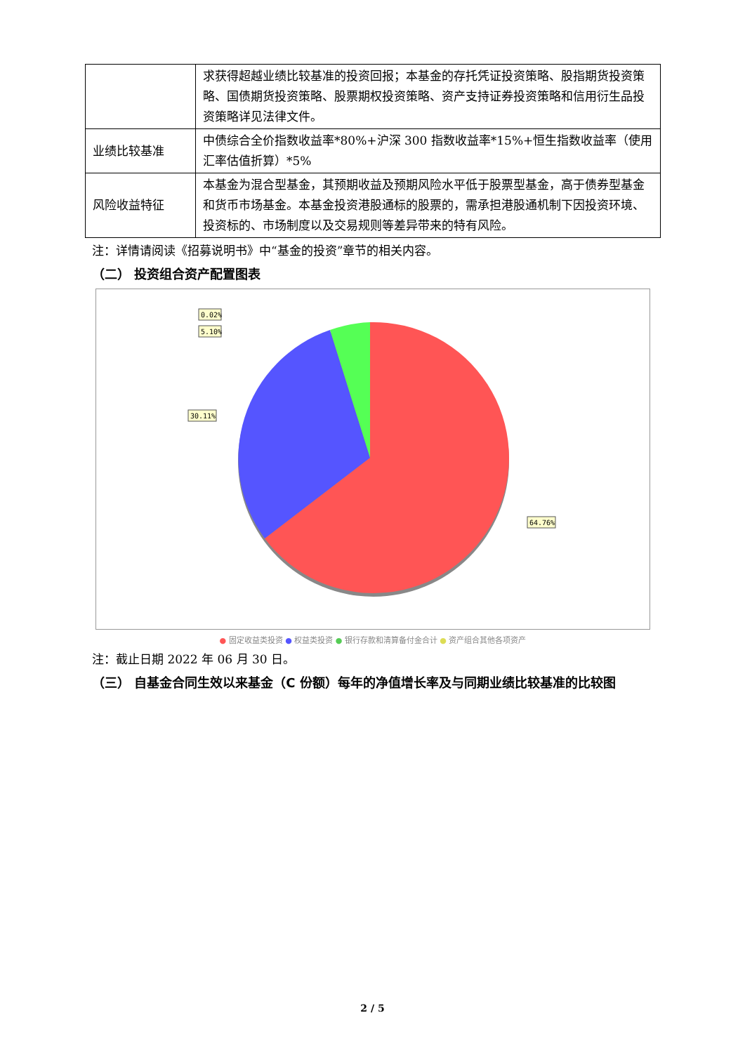| | 求获得超越业绩比较基准的投资回报；本基金的存托凭证投资策略、股指期货投资策略、国债期货投资策略、股票期权投资策略、资产支持证券投资策略和信用衍生品投资策略详见法律文件。 |
| 业绩比较基准 | 中债综合全价指数收益率*80%+沪深 300 指数收益率*15%+恒生指数收益率（使用汇率估值折算）*5% |
| 风险收益特征 | 本基金为混合型基金，其预期收益及预期风险水平低于股票型基金，高于债券型基金和货币市场基金。本基金投资港股通标的股票的，需承担港股通机制下因投资环境、投资标的、市场制度以及交易规则等差异带来的特有风险。 |
注：详情请阅读《招募说明书》中“基金的投资”章节的相关内容。
（二） 投资组合资产配置图表
0.02%
5.10%
30.11%
64.76%
● 固定收益类投资 ● 权益类投资 ● 银行存款和清算备付金合计 ● 资产组合其他各项资产
注：截止日期 2022 年 06 月 30 日。
（三） 自基金合同生效以来基金（C 份额）每年的净值增长率及与同期业绩比较基准的比较图
2 / 5